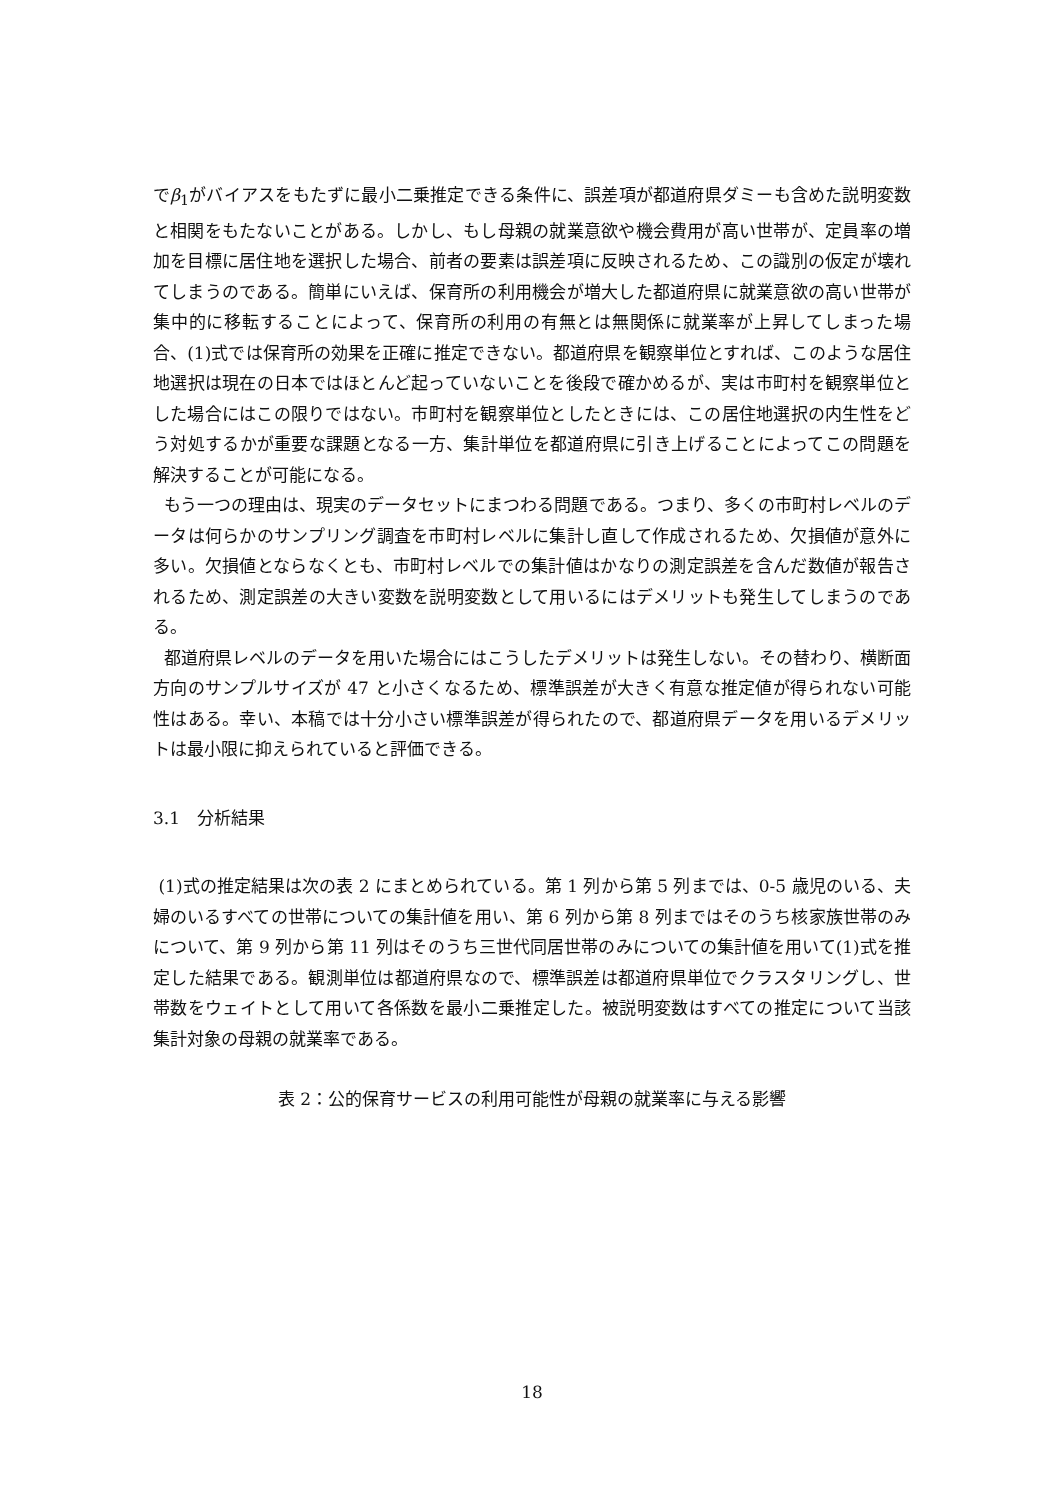でβ<sub>1</sub>がバイアスをもたずに最小二乗推定できる条件に、誤差項が都道府県ダミーも含めた説明変数と相関をもたないことがある。しかし、もし母親の就業意欲や機会費用が高い世帯が、定員率の増加を目標に居住地を選択した場合、前者の要素は誤差項に反映されるため、この識別の仮定が壊れてしまうのである。簡単にいえば、保育所の利用機会が増大した都道府県に就業意欲の高い世帯が集中的に移転することによって、保育所の利用の有無とは無関係に就業率が上昇してしまった場合、(1)式では保育所の効果を正確に推定できない。都道府県を観察単位とすれば、このような居住地選択は現在の日本ではほとんど起っていないことを後段で確かめるが、実は市町村を観察単位とした場合にはこの限りではない。市町村を観察単位としたときには、この居住地選択の内生性をどう対処するかが重要な課題となる一方、集計単位を都道府県に引き上げることによってこの問題を解決することが可能になる。
もう一つの理由は、現実のデータセットにまつわる問題である。つまり、多くの市町村レベルのデータは何らかのサンプリング調査を市町村レベルに集計し直して作成されるため、欠損値が意外に多い。欠損値とならなくとも、市町村レベルでの集計値はかなりの測定誤差を含んだ数値が報告されるため、測定誤差の大きい変数を説明変数として用いるにはデメリットも発生してしまうのである。
都道府県レベルのデータを用いた場合にはこうしたデメリットは発生しない。その替わり、横断面方向のサンプルサイズが 47 と小さくなるため、標準誤差が大きく有意な推定値が得られない可能性はある。幸い、本稿では十分小さい標準誤差が得られたので、都道府県データを用いるデメリットは最小限に抑えられていると評価できる。
3.1　分析結果
(1)式の推定結果は次の表 2 にまとめられている。第 1 列から第 5 列までは、0-5 歳児のいる、夫婦のいるすべての世帯についての集計値を用い、第 6 列から第 8 列まではそのうち核家族世帯のみについて、第 9 列から第 11 列はそのうち三世代同居世帯のみについての集計値を用いて(1)式を推定した結果である。観測単位は都道府県なので、標準誤差は都道府県単位でクラスタリングし、世帯数をウェイトとして用いて各係数を最小二乗推定した。被説明変数はすべての推定について当該集計対象の母親の就業率である。
表 2：公的保育サービスの利用可能性が母親の就業率に与える影響
18